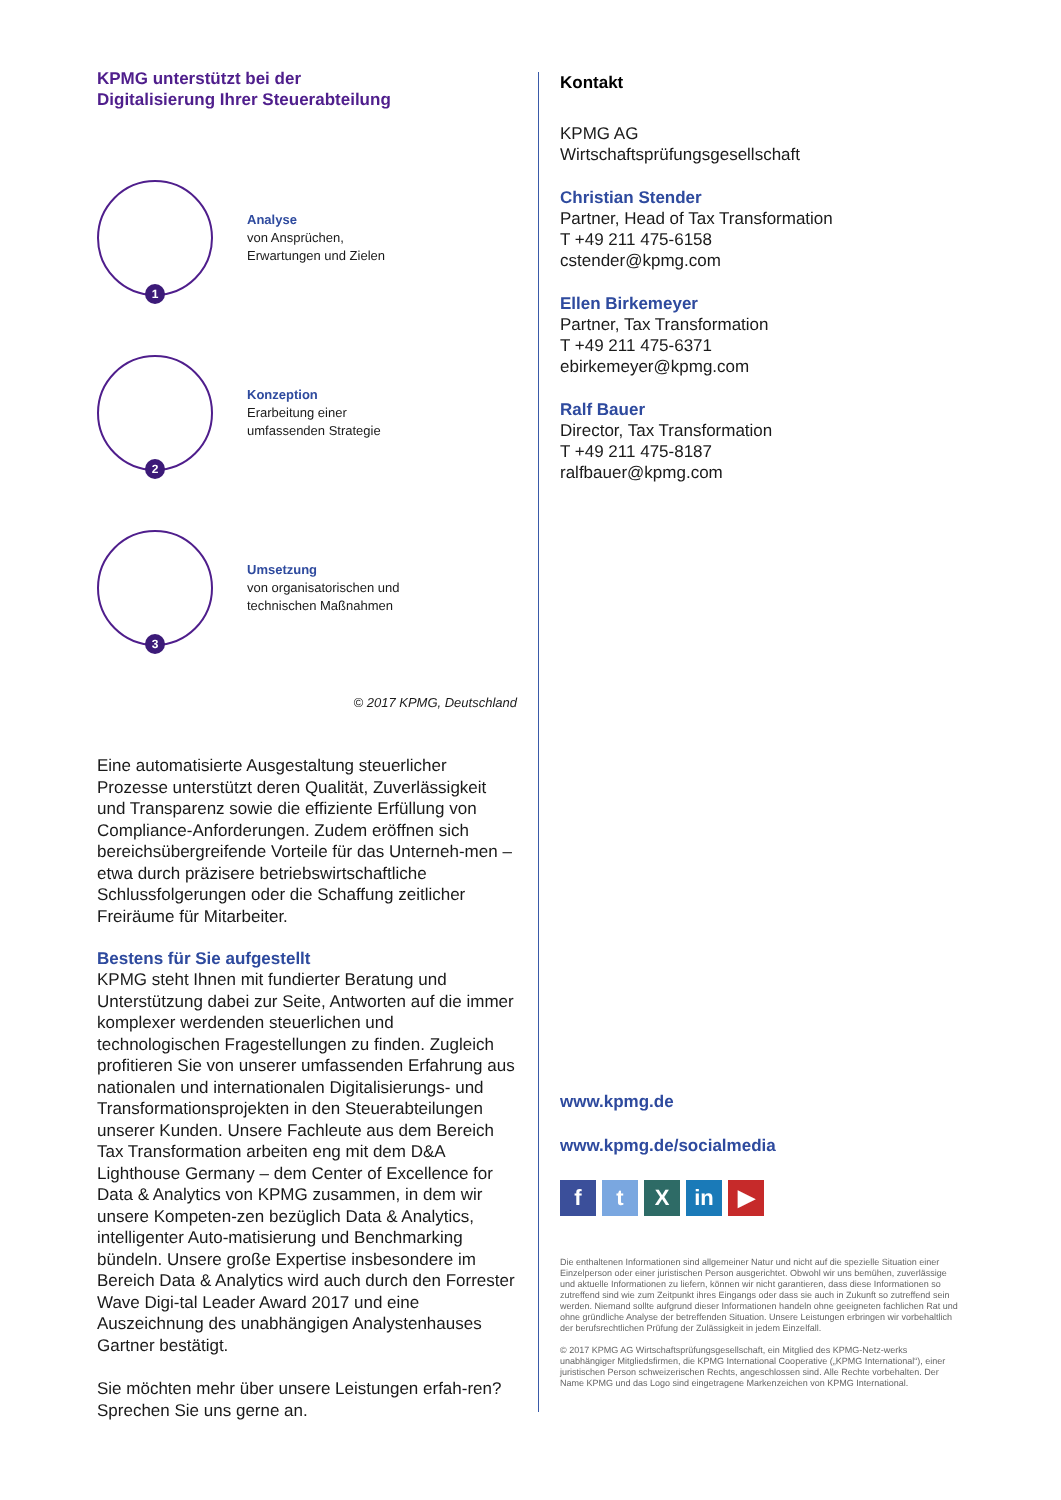KPMG unterstützt bei der
Digitalisierung Ihrer Steuerabteilung
1
Analyse
von Ansprüchen,
Erwartungen und Zielen
2
Konzeption
Erarbeitung einer
umfassenden Strategie
3
Umsetzung
von organisatorischen und
technischen Maßnahmen
© 2017 KPMG, Deutschland
Eine automatisierte Ausgestaltung steuerlicher Prozesse unterstützt deren Qualität, Zuverlässigkeit und Transparenz sowie die effiziente Erfüllung von Compliance-Anforderungen. Zudem eröffnen sich bereichsübergreifende Vorteile für das Unterneh-men – etwa durch präzisere betriebswirtschaftliche Schlussfolgerungen oder die Schaffung zeitlicher Freiräume für Mitarbeiter.
Bestens für Sie aufgestellt
KPMG steht Ihnen mit fundierter Beratung und Unterstützung dabei zur Seite, Antworten auf die immer komplexer werdenden steuerlichen und technologischen Fragestellungen zu finden. Zugleich profitieren Sie von unserer umfassenden Erfahrung aus nationalen und internationalen Digitalisierungs- und Transformationsprojekten in den Steuerabteilungen unserer Kunden. Unsere Fachleute aus dem Bereich Tax Transformation arbeiten eng mit dem D&A Lighthouse Germany – dem Center of Excellence for Data & Analytics von KPMG zusammen, in dem wir unsere Kompeten-zen bezüglich Data & Analytics, intelligenter Auto-matisierung und Benchmarking bündeln. Unsere große Expertise insbesondere im Bereich Data & Analytics wird auch durch den Forrester Wave Digi-tal Leader Award 2017 und eine Auszeichnung des unabhängigen Analystenhauses Gartner bestätigt.
Sie möchten mehr über unsere Leistungen erfah-ren? Sprechen Sie uns gerne an.
Kontakt
KPMG AG
Wirtschaftsprüfungsgesellschaft
Christian Stender
Partner, Head of Tax Transformation
T +49 211 475-6158
cstender@kpmg.com
Ellen Birkemeyer
Partner, Tax Transformation
T +49 211 475-6371
ebirkemeyer@kpmg.com
Ralf Bauer
Director, Tax Transformation
T +49 211 475-8187
ralfbauer@kpmg.com
www.kpmg.de
www.kpmg.de/socialmedia
ft X in ▶
Die enthaltenen Informationen sind allgemeiner Natur und nicht auf die spezielle Situation einer Einzelperson oder einer juristischen Person ausgerichtet. Obwohl wir uns bemühen, zuverlässige und aktuelle Informationen zu liefern, können wir nicht garantieren, dass diese Informationen so zutreffend sind wie zum Zeitpunkt ihres Eingangs oder dass sie auch in Zukunft so zutreffend sein werden. Niemand sollte aufgrund dieser Informationen handeln ohne geeigneten fachlichen Rat und ohne gründliche Analyse der betreffenden Situation. Unsere Leistungen erbringen wir vorbehaltlich der berufsrechtlichen Prüfung der Zulässigkeit in jedem Einzelfall.
© 2017 KPMG AG Wirtschaftsprüfungsgesellschaft, ein Mitglied des KPMG-Netz-werks unabhängiger Mitgliedsfirmen, die KPMG International Cooperative („KPMG International“), einer juristischen Person schweizerischen Rechts, angeschlossen sind. Alle Rechte vorbehalten. Der Name KPMG und das Logo sind eingetragene Markenzeichen von KPMG International.